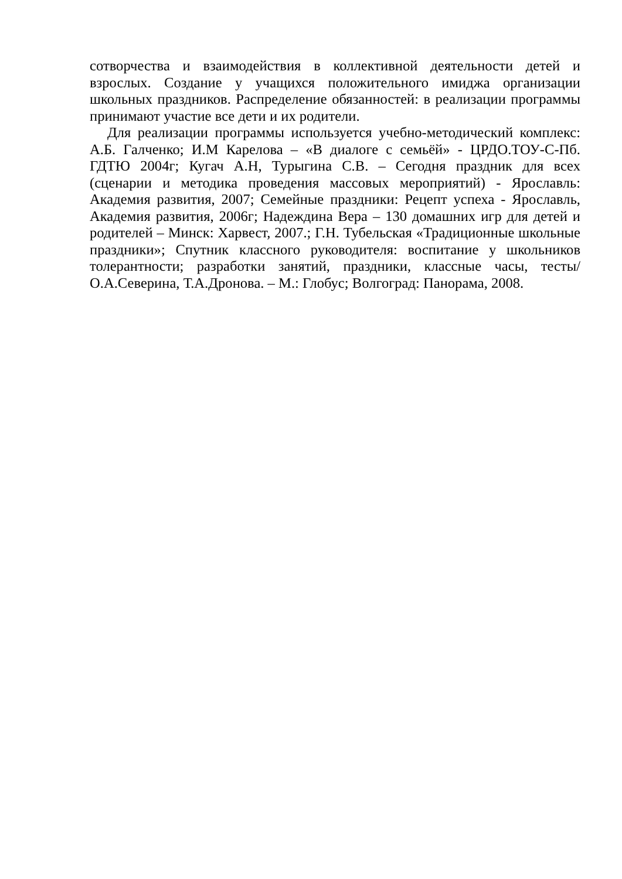сотворчества и взаимодействия в коллективной деятельности детей и взрослых. Создание у учащихся положительного имиджа организации школьных праздников. Распределение обязанностей: в реализации программы принимают участие все дети и их родители.
Для реализации программы используется учебно-методический комплекс: А.Б. Галченко; И.М Карелова – «В диалоге с семьёй» - ЦРДО.ТОУ-С-Пб. ГДТЮ 2004г; Кугач А.Н, Турыгина С.В. – Сегодня праздник для всех (сценарии и методика проведения массовых мероприятий) - Ярославль: Академия развития, 2007; Семейные праздники: Рецепт успеха - Ярославль, Академия развития, 2006г; Надеждина Вера – 130 домашних игр для детей и родителей – Минск: Харвест, 2007.; Г.Н. Тубельская «Традиционные школьные праздники»; Спутник классного руководителя: воспитание у школьников толерантности; разработки занятий, праздники, классные часы, тесты/ О.А.Северина, Т.А.Дронова. – М.: Глобус; Волгоград: Панорама, 2008.